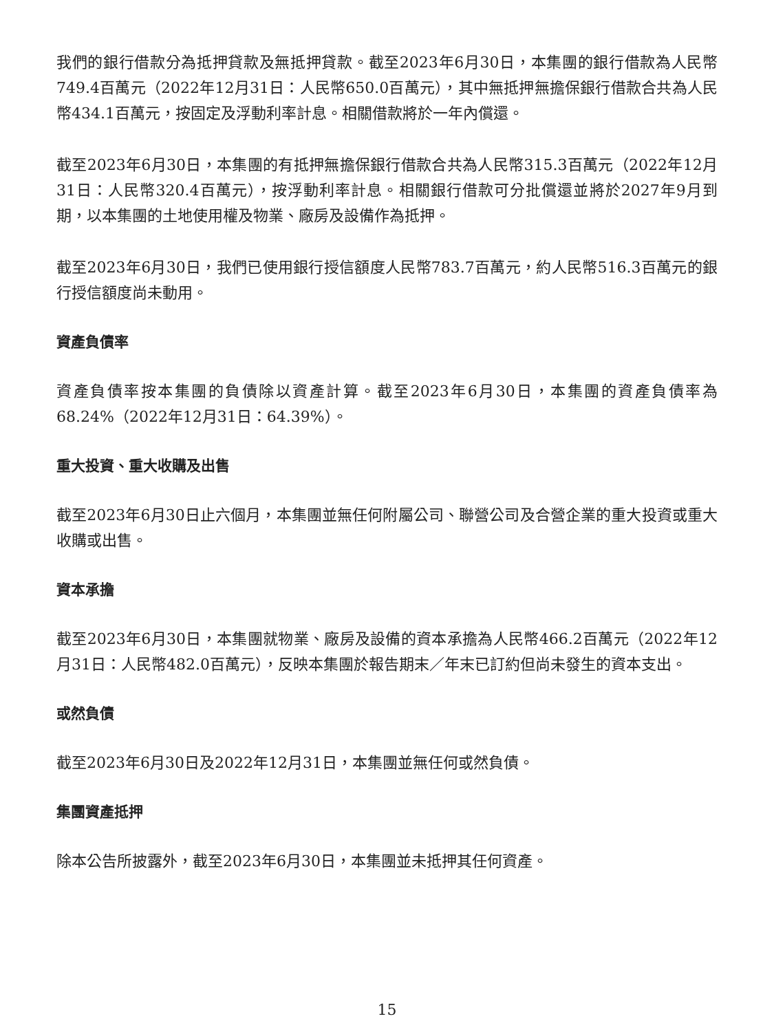我們的銀行借款分為抵押貸款及無抵押貸款。截至2023年6月30日，本集團的銀行借款為人民幣749.4百萬元（2022年12月31日：人民幣650.0百萬元），其中無抵押無擔保銀行借款合共為人民幣434.1百萬元，按固定及浮動利率計息。相關借款將於一年內償還。
截至2023年6月30日，本集團的有抵押無擔保銀行借款合共為人民幣315.3百萬元（2022年12月31日：人民幣320.4百萬元），按浮動利率計息。相關銀行借款可分批償還並將於2027年9月到期，以本集團的土地使用權及物業、廠房及設備作為抵押。
截至2023年6月30日，我們已使用銀行授信額度人民幣783.7百萬元，約人民幣516.3百萬元的銀行授信額度尚未動用。
資產負債率
資產負債率按本集團的負債除以資產計算。截至2023年6月30日，本集團的資產負債率為68.24%（2022年12月31日：64.39%）。
重大投資、重大收購及出售
截至2023年6月30日止六個月，本集團並無任何附屬公司、聯營公司及合營企業的重大投資或重大收購或出售。
資本承擔
截至2023年6月30日，本集團就物業、廠房及設備的資本承擔為人民幣466.2百萬元（2022年12月31日：人民幣482.0百萬元），反映本集團於報告期末／年末已訂約但尚未發生的資本支出。
或然負債
截至2023年6月30日及2022年12月31日，本集團並無任何或然負債。
集團資產抵押
除本公告所披露外，截至2023年6月30日，本集團並未抵押其任何資產。
15